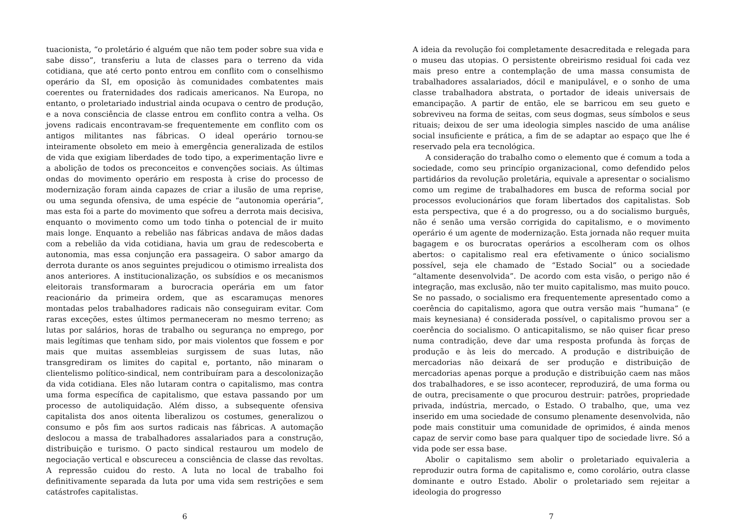tuacionista, “o proletário é alguém que não tem poder sobre sua vida e sabe disso”, transferiu a luta de classes para o terreno da vida cotidiana, que até certo ponto entrou em conflito com o conselhismo operário da SI, em oposição às comunidades combatentes mais coerentes ou fraternidades dos radicais americanos. Na Europa, no entanto, o proletariado industrial ainda ocupava o centro de produção, e a nova consciência de classe entrou em conflito contra a velha. Os jovens radicais encontravam-se frequentemente em conflito com os antigos militantes nas fábricas. O ideal operário tornou-se inteiramente obsoleto em meio à emergência generalizada de estilos de vida que exigiam liberdades de todo tipo, a experimentação livre e a abolição de todos os preconceitos e convenções sociais. As últimas ondas do movimento operário em resposta à crise do processo de modernização foram ainda capazes de criar a ilusão de uma reprise, ou uma segunda ofensiva, de uma espécie de “autonomia operária”, mas esta foi a parte do movimento que sofreu a derrota mais decisiva, enquanto o movimento como um todo tinha o potencial de ir muito mais longe. Enquanto a rebelião nas fábricas andava de mãos dadas com a rebelião da vida cotidiana, havia um grau de redescoberta e autonomia, mas essa conjunção era passageira. O sabor amargo da derrota durante os anos seguintes prejudicou o otimismo irrealista dos anos anteriores. A institucionalização, os subsídios e os mecanismos eleitorais transformaram a burocracia operária em um fator reacionário da primeira ordem, que as escaramuças menores montadas pelos trabalhadores radicais não conseguiram evitar. Com raras exceções, estes últimos permaneceram no mesmo terreno; as lutas por salários, horas de trabalho ou segurança no emprego, por mais legítimas que tenham sido, por mais violentos que fossem e por mais que muitas assembleias surgissem de suas lutas, não transgrediram os limites do capital e, portanto, não minaram o clientelismo político-sindical, nem contribuíram para a descolonização da vida cotidiana. Eles não lutaram contra o capitalismo, mas contra uma forma específica de capitalismo, que estava passando por um processo de autoliquidação. Além disso, a subsequente ofensiva capitalista dos anos oitenta liberalizou os costumes, generalizou o consumo e pôs fim aos surtos radicais nas fábricas. A automação deslocou a massa de trabalhadores assalariados para a construção, distribuição e turismo. O pacto sindical restaurou um modelo de negociação vertical e obscureceu a consciência de classe das revoltas. A repressão cuidou do resto. A luta no local de trabalho foi definitivamente separada da luta por uma vida sem restrições e sem catástrofes capitalistas.
6
A ideia da revolução foi completamente desacreditada e relegada para o museu das utopias. O persistente obreirismo residual foi cada vez mais preso entre a contemplação de uma massa consumista de trabalhadores assalariados, dócil e manipulável, e o sonho de uma classe trabalhadora abstrata, o portador de ideais universais de emancipação. A partir de então, ele se barricou em seu gueto e sobreviveu na forma de seitas, com seus dogmas, seus símbolos e seus rituais; deixou de ser uma ideologia simples nascido de uma análise social insuficiente e prática, a fim de se adaptar ao espaço que lhe é reservado pela era tecnológica.
A consideração do trabalho como o elemento que é comum a toda a sociedade, como seu princípio organizacional, como defendido pelos partidários da revolução proletária, equivale a apresentar o socialismo como um regime de trabalhadores em busca de reforma social por processos evolucionários que foram libertados dos capitalistas. Sob esta perspectiva, que é a do progresso, ou a do socialismo burguês, não é senão uma versão corrigida do capitalismo, e o movimento operário é um agente de modernização. Esta jornada não requer muita bagagem e os burocratas operários a escolheram com os olhos abertos: o capitalismo real era efetivamente o único socialismo possível, seja ele chamado de “Estado Social” ou a sociedade “altamente desenvolvida”. De acordo com esta visão, o perigo não é integração, mas exclusão, não ter muito capitalismo, mas muito pouco. Se no passado, o socialismo era frequentemente apresentado como a coerência do capitalismo, agora que outra versão mais “humana” (e mais keynesiana) é considerada possível, o capitalismo provou ser a coerência do socialismo. O anticapitalismo, se não quiser ficar preso numa contradição, deve dar uma resposta profunda às forças de produção e às leis do mercado. A produção e distribuição de mercadorias não deixará de ser produção e distribuição de mercadorias apenas porque a produção e distribuição caem nas mãos dos trabalhadores, e se isso acontecer, reproduzirá, de uma forma ou de outra, precisamente o que procurou destruir: patrões, propriedade privada, indústria, mercado, o Estado. O trabalho, que, uma vez inserido em uma sociedade de consumo plenamente desenvolvida, não pode mais constituir uma comunidade de oprimidos, é ainda menos capaz de servir como base para qualquer tipo de sociedade livre. Só a vida pode ser essa base.
Abolir o capitalismo sem abolir o proletariado equivaleria a reproduzir outra forma de capitalismo e, como corolário, outra classe dominante e outro Estado. Abolir o proletariado sem rejeitar a ideologia do progresso
7